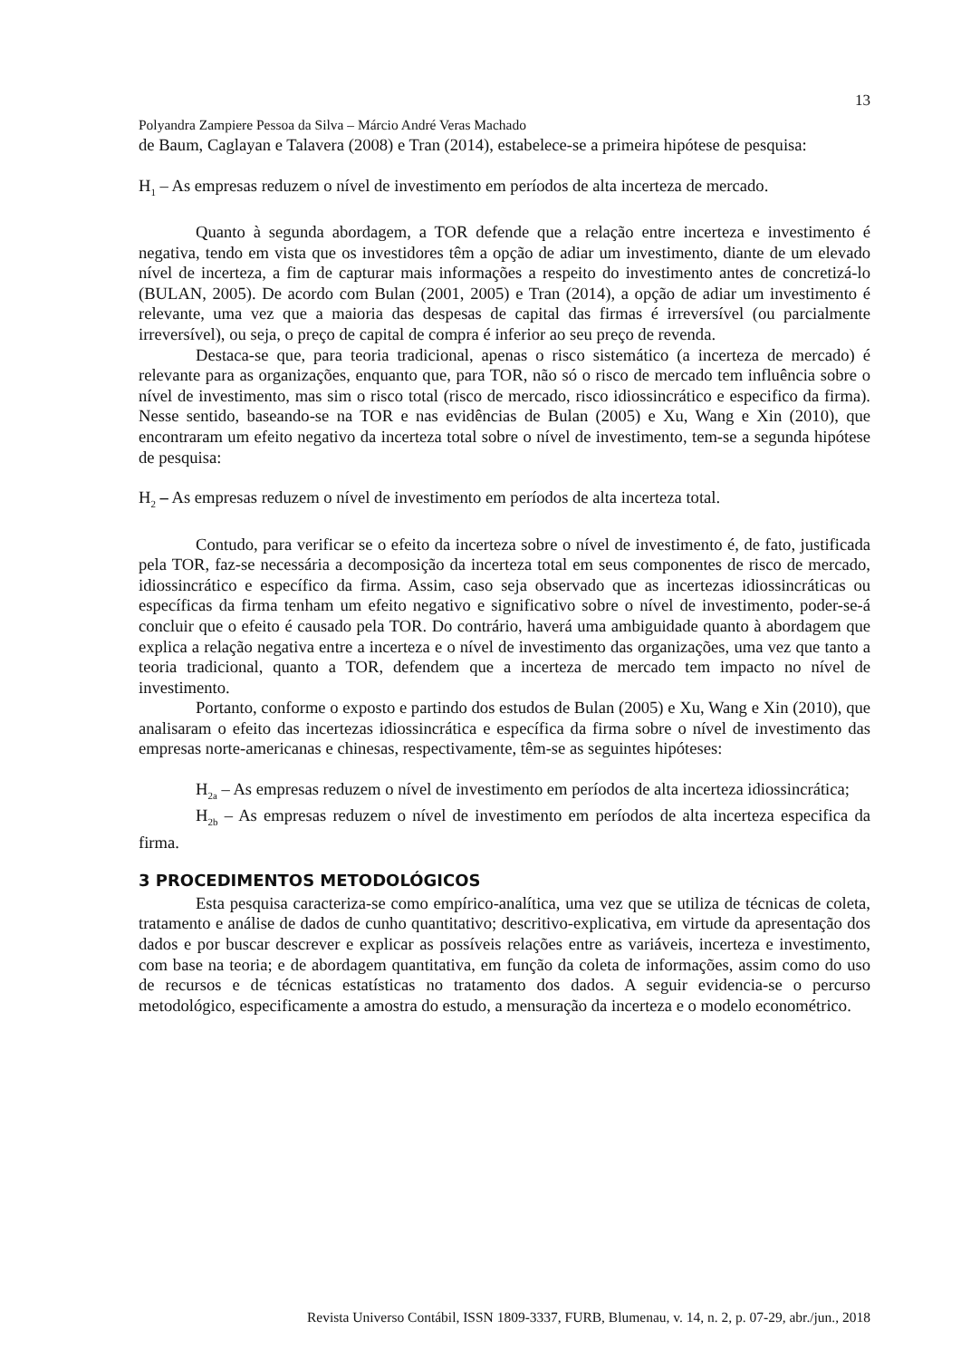13
Polyandra Zampiere Pessoa da Silva – Márcio André Veras Machado
de Baum, Caglayan e Talavera (2008) e Tran (2014), estabelece-se a primeira hipótese de pesquisa:
H<sub>1</sub> – As empresas reduzem o nível de investimento em períodos de alta incerteza de mercado.
Quanto à segunda abordagem, a TOR defende que a relação entre incerteza e investimento é negativa, tendo em vista que os investidores têm a opção de adiar um investimento, diante de um elevado nível de incerteza, a fim de capturar mais informações a respeito do investimento antes de concretizá-lo (BULAN, 2005). De acordo com Bulan (2001, 2005) e Tran (2014), a opção de adiar um investimento é relevante, uma vez que a maioria das despesas de capital das firmas é irreversível (ou parcialmente irreversível), ou seja, o preço de capital de compra é inferior ao seu preço de revenda.
Destaca-se que, para teoria tradicional, apenas o risco sistemático (a incerteza de mercado) é relevante para as organizações, enquanto que, para TOR, não só o risco de mercado tem influência sobre o nível de investimento, mas sim o risco total (risco de mercado, risco idiossincrático e especifico da firma). Nesse sentido, baseando-se na TOR e nas evidências de Bulan (2005) e Xu, Wang e Xin (2010), que encontraram um efeito negativo da incerteza total sobre o nível de investimento, tem-se a segunda hipótese de pesquisa:
H<sub>2</sub> – As empresas reduzem o nível de investimento em períodos de alta incerteza total.
Contudo, para verificar se o efeito da incerteza sobre o nível de investimento é, de fato, justificada pela TOR, faz-se necessária a decomposição da incerteza total em seus componentes de risco de mercado, idiossincrático e específico da firma. Assim, caso seja observado que as incertezas idiossincráticas ou específicas da firma tenham um efeito negativo e significativo sobre o nível de investimento, poder-se-á concluir que o efeito é causado pela TOR. Do contrário, haverá uma ambiguidade quanto à abordagem que explica a relação negativa entre a incerteza e o nível de investimento das organizações, uma vez que tanto a teoria tradicional, quanto a TOR, defendem que a incerteza de mercado tem impacto no nível de investimento.
Portanto, conforme o exposto e partindo dos estudos de Bulan (2005) e Xu, Wang e Xin (2010), que analisaram o efeito das incertezas idiossincrática e específica da firma sobre o nível de investimento das empresas norte-americanas e chinesas, respectivamente, têm-se as seguintes hipóteses:
H<sub>2a</sub> – As empresas reduzem o nível de investimento em períodos de alta incerteza idiossincrática;
H<sub>2b</sub> – As empresas reduzem o nível de investimento em períodos de alta incerteza especifica da firma.
3 PROCEDIMENTOS METODOLÓGICOS
Esta pesquisa caracteriza-se como empírico-analítica, uma vez que se utiliza de técnicas de coleta, tratamento e análise de dados de cunho quantitativo; descritivo-explicativa, em virtude da apresentação dos dados e por buscar descrever e explicar as possíveis relações entre as variáveis, incerteza e investimento, com base na teoria; e de abordagem quantitativa, em função da coleta de informações, assim como do uso de recursos e de técnicas estatísticas no tratamento dos dados. A seguir evidencia-se o percurso metodológico, especificamente a amostra do estudo, a mensuração da incerteza e o modelo econométrico.
Revista Universo Contábil, ISSN 1809-3337, FURB, Blumenau, v. 14, n. 2, p. 07-29, abr./jun., 2018